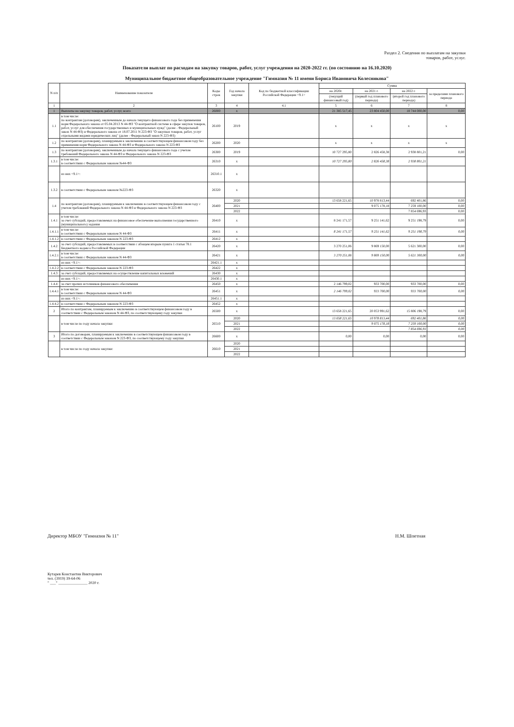Раздел 2. Сведения по выплатам на закупки
товаров, работ, услуг.
Показатели выплат по расходам на закупку товаров, работ, услуг учреждения на 2020-2022 гг. (по состоянию на 16.10.2020)
Муниципальное бюджетное общеобразовательное учреждение "Гимназия № 11 имени Бориса Ивановича Колесникова"
| N п/п | Наименование показателя | Коды строк | Год начала закупки | Код по бюджетной классификации Российской Федерации <9.1> | Сумма | | | |
| --- | --- | --- | --- | --- | --- | --- | --- | --- |
| | | | | | на 2020г. | на 2021 г. | на 2022 г. | за пределами планового периода |
| | | | | | (текущий финансовый год) | (первый год планового периода) | (второй год планового периода) | |
| 1 | 2 | 3 | 4 | 4.1 | 5 | 6 | 7 | 8 |
| 1 | Выплаты на закупку товаров, работ, услуг, всего | 26000 | x | | 21 385 517,45 | 23 804 450,00 | 18 744 000,00 | 0,00 |
| 1.1 | в том числе: по контрактам (договорам), заключенным до начала текущего финансового года без применения норм Федерального закона от 05.04.2013 N 44-ФЗ "О контрактной системе в сфере закупок товаров, работ, услуг для обеспечения государственных и муниципальных нужд" (далее - Федеральный закон N 44-ФЗ) и Федерального закона от 18.07.2011 N 223-ФЗ "О закупках товаров, работ, услуг отдельными видами юридических лиц" (далее - Федеральный закон N 223-ФЗ) | 26100 | 2019 | | x | x | x | x |
| 1.2 | по контрактам (договорам), планируемым к заключению в соответствующем финансовом году без применения норм Федерального закона N 44-ФЗ и Федерального закона N 223-ФЗ | 26200 | 2020 | | x | x | x | x |
| 1.3 | по контрактам (договорам), заключенным до начала текущего финансового года с учетом требований Федерального закона N 44-ФЗ и Федерального закона N 223-ФЗ | 26300 | 2019 | | 10 727 295,80 | 2 826 458,38 | 2 938 801,21 | 0,00 |
| 1.3.1 | в том числе: в соответствии с Федеральным законом №44-ФЗ | 26310 | x | | 10 727 295,80 | 2 826 458,38 | 2 938 801,21 | |
| | из них <9.1>: | 26310.1 | x | | | | | |
| 1.3.2 | в соответствии с Федеральным законом №223-ФЗ | 26320 | x | | | | | |
| 1.4 | по контрактам (договорам), планируемым к заключению в соответствующем финансовом году с учетом требований Федерального закона N 44-ФЗ и Федерального закона N 223-ФЗ | 26400 | 2020 | | 13 658 221,65 | 10 978 813,44 | 692 401,86 | 0,00 |
| | | | 2021 | | | 9 075 178,18 | 7 259 100,00 | 0,00 |
| | | | 2022 | | | | 7 854 696,93 | 0,00 |
| 1.4.1 | в том числе: за счет субсидий, предоставляемых на финансовое обеспечение выполнения государственного (муниципального) задания | 26410 | x | | 8 241 171,57 | 9 251 141,62 | 9 251 198,79 | 0,00 |
| 1.4.1.1 | в том числе: в соответствии с Федеральным законом N 44-ФЗ | 26411 | x | | 8 241 171,57 | 9 251 141,62 | 9 251 198,79 | 0,00 |
| 1.4.1.2 | в соответствии с Федеральным законом N 223-ФЗ | 26412 | x | | | | | |
| 1.4.2 | за счет субсидий, предоставляемых в соответствии с абзацем вторым пункта 1 статьи 78.1 Бюджетного кодекса Российской Федерации | 26420 | x | | 3 270 251,06 | 9 869 150,00 | 5 621 300,00 | 0,00 |
| 1.4.2.1 | в том числе: в соответствии с Федеральным законом N 44-ФЗ | 26421 | x | | 3 270 251,06 | 9 869 150,00 | 5 621 300,00 | 0,00 |
| | из них <9.1>: | 26421.1 | x | | | | | |
| 1.4.2.2 | в соответствии с Федеральным законом N 223-ФЗ | 26422 | x | | | | | |
| 1.4.3 | за счет субсидий, предоставляемых на осуществление капитальных вложений | 26430 | x | | | | | |
| | из них <9.1>: | 26430.1 | x | | | | | |
| 1.4.4 | за счет прочих источников финансового обеспечения | 26450 | x | | 2 146 799,02 | 933 700,00 | 933 700,00 | 0,00 |
| 1.4.4.1 | в том числе: в соответствии с Федеральным законом N 44-ФЗ | 26451 | x | | 2 146 799,02 | 933 700,00 | 933 700,00 | 0,00 |
| | из них <9.1>: | 26451.1 | x | | | | | |
| 1.4.4.2 | в соответствии с Федеральным законом N 223-ФЗ | 26452 | x | | | | | |
| 2 | Итого по контрактам, планируемым к заключению в соответствующем финансовом году в соответствии с Федеральным законом N 44-ФЗ, по соответствующему году закупки | 26500 | x | | 13 658 221,65 | 20 053 991,62 | 15 806 198,79 | 0,00 |
| | в том числе по году начала закупки: | 26510 | 2020 | | 13 658 221,65 | 10 978 813,44 | 692 401,86 | 0,00 |
| | | | 2021 | | | 9 075 178,18 | 7 259 100,00 | 0,00 |
| | | | 2022 | | | | 7 854 696,93 | 0,00 |
| 3 | Итого по договорам, планируемым к заключению в соответствующем финансовом году в соответствии с Федеральным законом N 223-ФЗ, по соответствующему году закупки | 26600 | x | | 0,00 | 0,00 | 0,00 | 0,00 |
| | в том числе по году начала закупки: | 26610 | 2020 | | | | | |
| | | | 2021 | | | | | |
| | | | 2022 | | | | | |
Директор МБОУ "Гимназия № 11" Н.М. Шпетная
Кутарев Константин Викторович
тел. (3919) 39-64-06
" ___" _______________ 2020 г.